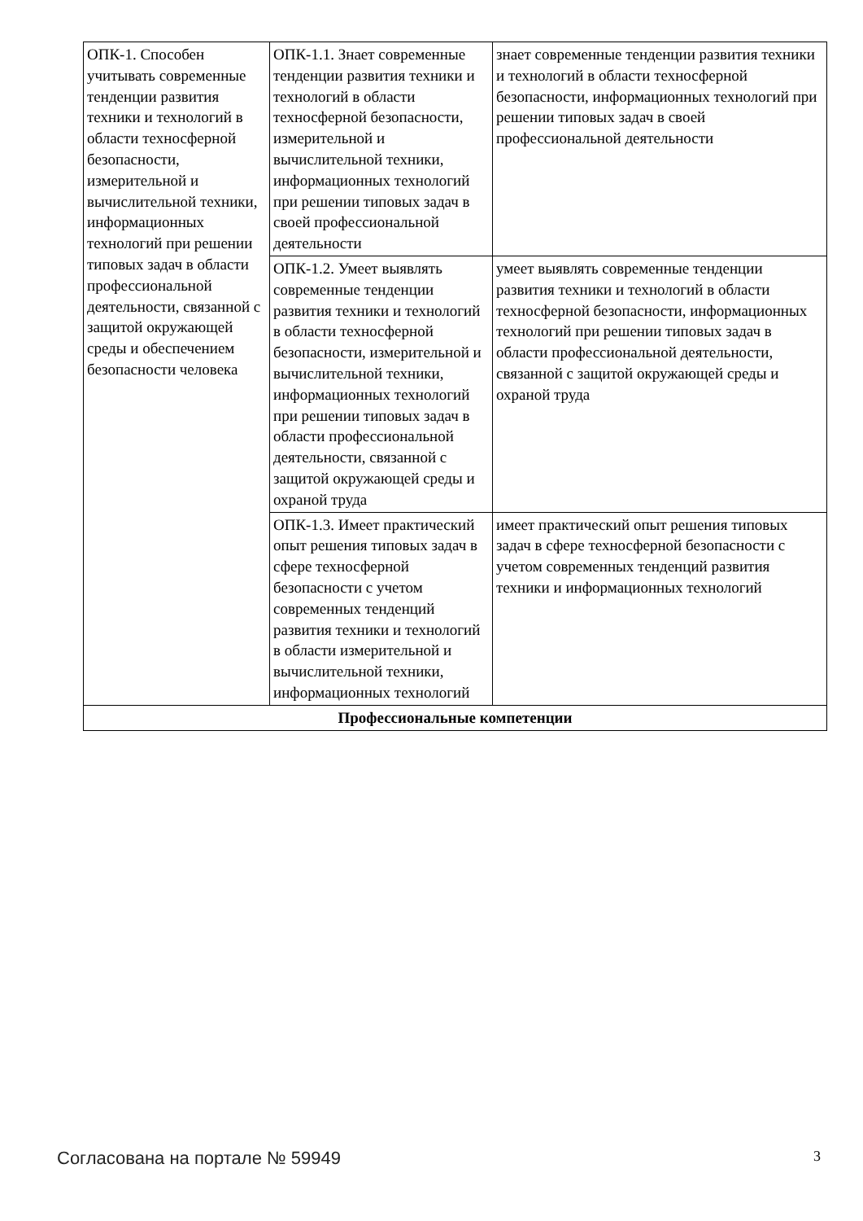| ОПК-1. Способен учитывать современные тенденции развития техники и технологий в области техносферной безопасности, измерительной и вычислительной техники, информационных технологий при решении типовых задач в области профессиональной деятельности, связанной с защитой окружающей среды и обеспечением безопасности человека | ОПК-1.1. Знает современные тенденции развития техники и технологий в области техносферной безопасности, измерительной и вычислительной техники, информационных технологий при решении типовых задач в своей профессиональной деятельности | знает современные тенденции развития техники и технологий в области техносферной безопасности, информационных технологий при решении типовых задач в своей профессиональной деятельности |
| | ОПК-1.2. Умеет выявлять современные тенденции развития техники и технологий в области техносферной безопасности, измерительной и вычислительной техники, информационных технологий при решении типовых задач в области профессиональной деятельности, связанной с защитой окружающей среды и охраной труда | умеет выявлять современные тенденции развития техники и технологий в области техносферной безопасности, информационных технологий при решении типовых задач в области профессиональной деятельности, связанной с защитой окружающей среды и охраной труда |
| | ОПК-1.3. Имеет практический опыт решения типовых задач в сфере техносферной безопасности с учетом современных тенденций развития техники и технологий в области измерительной и вычислительной техники, информационных технологий | имеет практический опыт решения типовых задач в сфере техносферной безопасности с учетом современных тенденций развития техники и информационных технологий |
| Профессиональные компетенции | | |
Согласована на портале № 59949 3